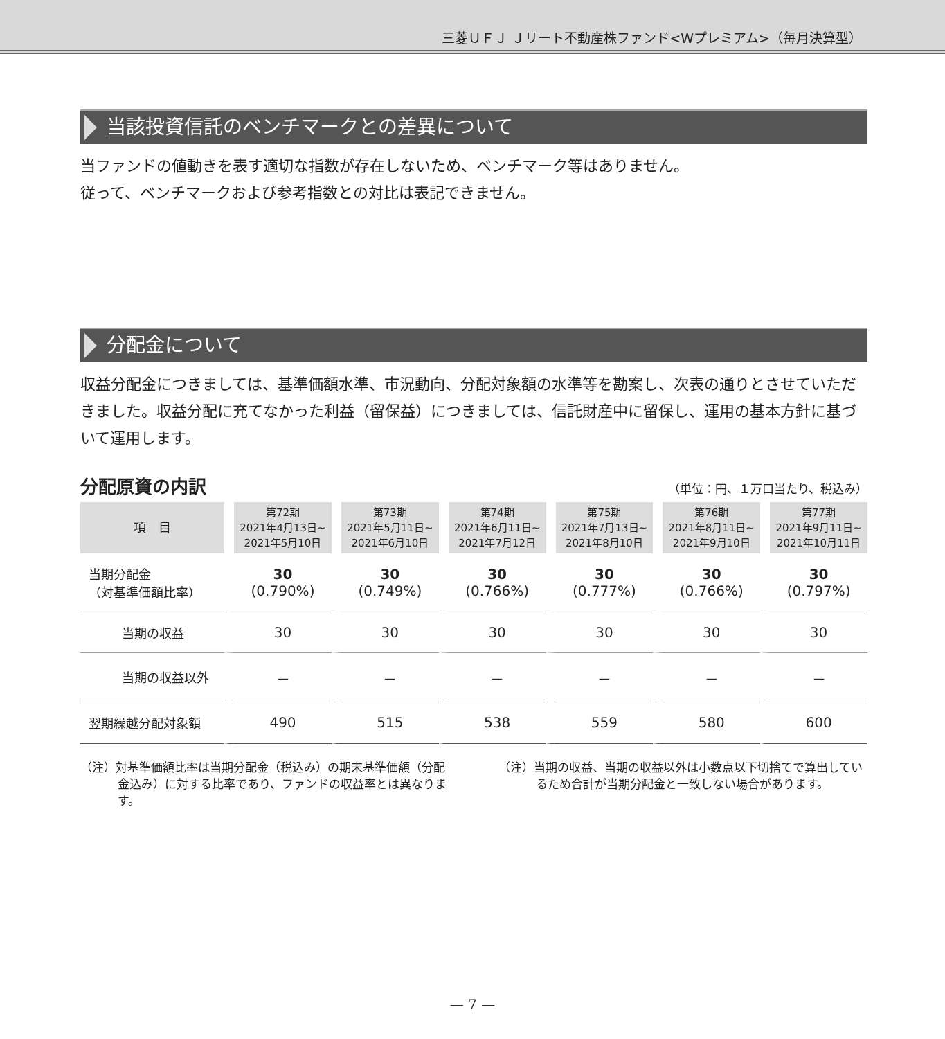三菱ＵＦＪ Ｊリート不動産株ファンド<Wプレミアム>（毎月決算型）
当該投資信託のベンチマークとの差異について
当ファンドの値動きを表す適切な指数が存在しないため、ベンチマーク等はありません。
従って、ベンチマークおよび参考指数との対比は表記できません。
分配金について
収益分配金につきましては、基準価額水準、市況動向、分配対象額の水準等を勘案し、次表の通りとさせていただきました。収益分配に充てなかった利益（留保益）につきましては、信託財産中に留保し、運用の基本方針に基づいて運用します。
分配原資の内訳
（単位：円、１万口当たり、税込み）
| 項 目 | 第72期 2021年4月13日~ 2021年5月10日 | 第73期 2021年5月11日~ 2021年6月10日 | 第74期 2021年6月11日~ 2021年7月12日 | 第75期 2021年7月13日~ 2021年8月10日 | 第76期 2021年8月11日~ 2021年9月10日 | 第77期 2021年9月11日~ 2021年10月11日 |
| --- | --- | --- | --- | --- | --- | --- |
| 当期分配金 （対基準価額比率） | 30 (0.790%) | 30 (0.749%) | 30 (0.766%) | 30 (0.777%) | 30 (0.766%) | 30 (0.797%) |
| 当期の収益 | 30 | 30 | 30 | 30 | 30 | 30 |
| 当期の収益以外 | － | － | － | － | － | － |
| 翌期繰越分配対象額 | 490 | 515 | 538 | 559 | 580 | 600 |
（注）対基準価額比率は当期分配金（税込み）の期末基準価額（分配金込み）に対する比率であり、ファンドの収益率とは異なります。
（注）当期の収益、当期の収益以外は小数点以下切捨てで算出しているため合計が当期分配金と一致しない場合があります。
— 7 —